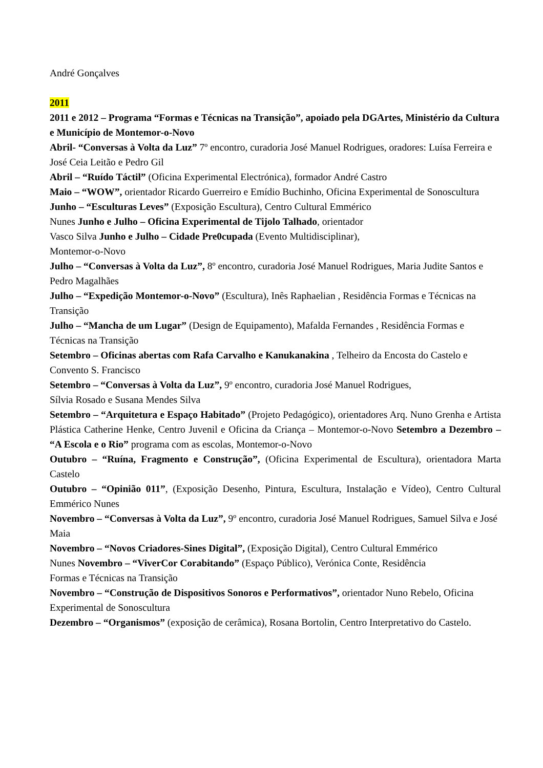André Gonçalves
2011
2011 e 2012 – Programa “Formas e Técnicas na Transição”, apoiado pela DGArtes, Ministério da Cultura e Município de Montemor-o-Novo
Abril- “Conversas à Volta da Luz” 7º encontro, curadoria José Manuel Rodrigues, oradores: Luísa Ferreira e José Ceia Leitão e Pedro Gil
Abril – “Ruído Táctil” (Oficina Experimental Electrónica), formador André Castro
Maio – “WOW”, orientador Ricardo Guerreiro e Emídio Buchinho, Oficina Experimental de Sonoscultura
Junho – “Esculturas Leves” (Exposição Escultura), Centro Cultural Emmérico
Nunes Junho e Julho – Oficina Experimental de Tijolo Talhado, orientador
Vasco Silva Junho e Julho – Cidade Pre0cupada (Evento Multidisciplinar),
Montemor-o-Novo
Julho – “Conversas à Volta da Luz”, 8º encontro, curadoria José Manuel Rodrigues, Maria Judite Santos e Pedro Magalhães
Julho – “Expedição Montemor-o-Novo” (Escultura), Inês Raphaelian , Residência Formas e Técnicas na Transição
Julho – “Mancha de um Lugar” (Design de Equipamento), Mafalda Fernandes , Residência Formas e Técnicas na Transição
Setembro – Oficinas abertas com Rafa Carvalho e Kanukanakina , Telheiro da Encosta do Castelo e Convento S. Francisco
Setembro – “Conversas à Volta da Luz”, 9º encontro, curadoria José Manuel Rodrigues,
Sílvia Rosado e Susana Mendes Silva
Setembro – “Arquitetura e Espaço Habitado” (Projeto Pedagógico), orientadores Arq. Nuno Grenha e Artista Plástica Catherine Henke, Centro Juvenil e Oficina da Criança – Montemor-o-Novo Setembro a Dezembro – “A Escola e o Rio” programa com as escolas, Montemor-o-Novo
Outubro – “Ruína, Fragmento e Construção”, (Oficina Experimental de Escultura), orientadora Marta Castelo
Outubro – “Opinião 011”, (Exposição Desenho, Pintura, Escultura, Instalação e Vídeo), Centro Cultural Emmérico Nunes
Novembro – “Conversas à Volta da Luz”, 9º encontro, curadoria José Manuel Rodrigues, Samuel Silva e José Maia
Novembro – “Novos Criadores-Sines Digital”, (Exposição Digital), Centro Cultural Emmérico
Nunes Novembro – “ViverCor Corabitando” (Espaço Público), Verónica Conte, Residência
Formas e Técnicas na Transição
Novembro – “Construção de Dispositivos Sonoros e Performativos”, orientador Nuno Rebelo, Oficina Experimental de Sonoscultura
Dezembro – “Organismos” (exposição de cerâmica), Rosana Bortolin, Centro Interpretativo do Castelo.